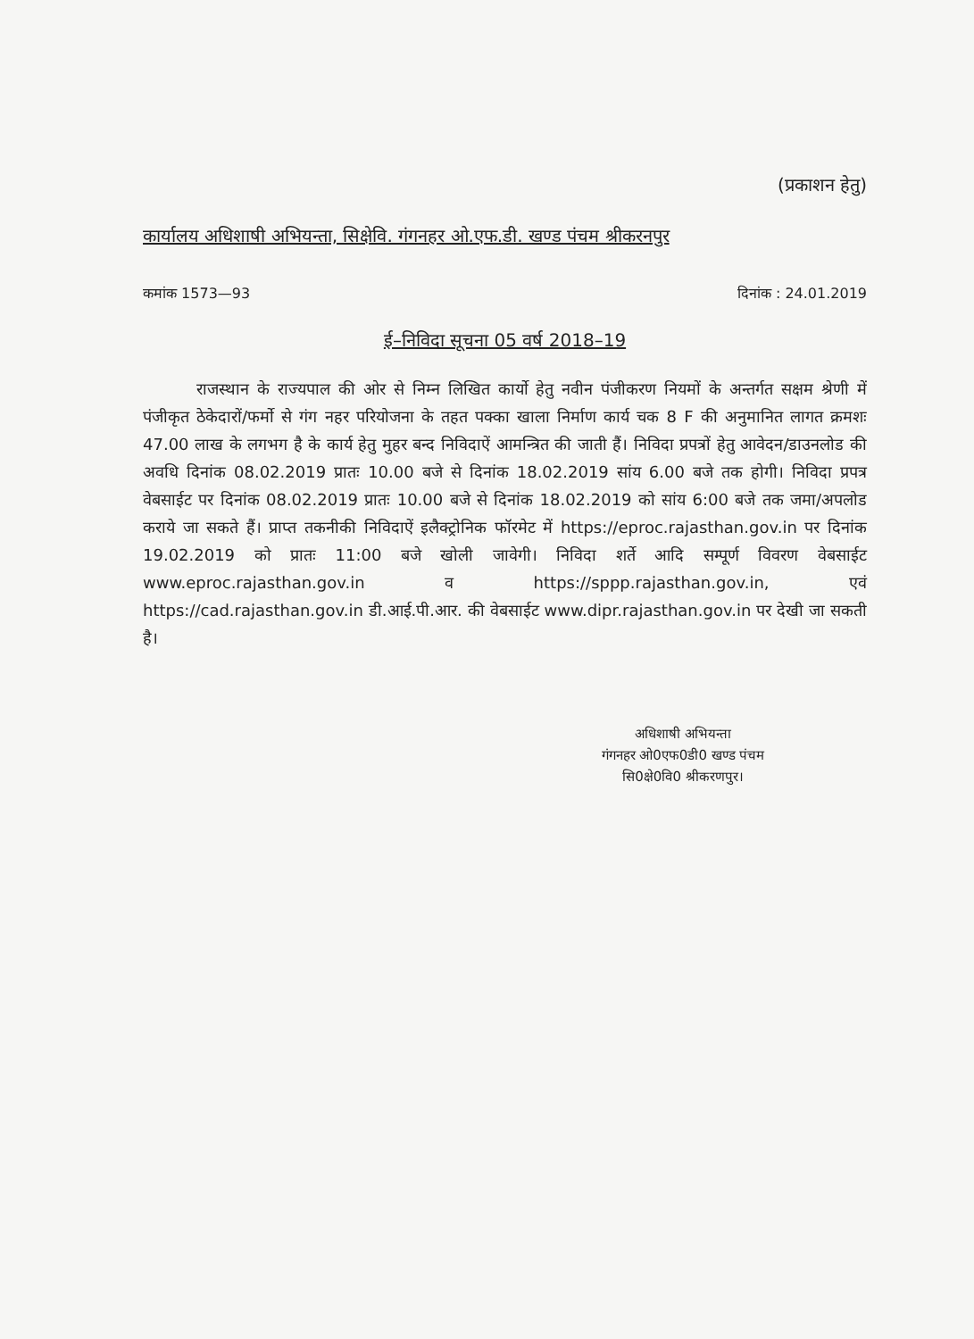(प्रकाशन हेतु)
कार्यालय अधिशाषी अभियन्ता, सिक्षेवि. गंगनहर ओ.एफ.डी. खण्ड पंचम श्रीकरनपुर
कमांक 1573—93 दिनांक : 24.01.2019
ई–निविदा सूचना 05 वर्ष 2018–19
राजस्थान के राज्यपाल की ओर से निम्न लिखित कार्यो हेतु नवीन पंजीकरण नियमों के अन्तर्गत सक्षम श्रेणी में पंजीकृत ठेकेदारों/फर्मो से गंग नहर परियोजना के तहत पक्का खाला निर्माण कार्य चक 8 F की अनुमानित लागत क्रमशः 47.00 लाख के लगभग है के कार्य हेतु मुहर बन्द निविदाऐं आमन्त्रित की जाती हैं। निविदा प्रपत्रों हेतु आवेदन/डाउनलोड की अवधि दिनांक 08.02.2019 प्रातः 10.00 बजे से दिनांक 18.02.2019 सांय 6.00 बजे तक होगी। निविदा प्रपत्र वेबसाईट पर दिनांक 08.02.2019 प्रातः 10.00 बजे से दिनांक 18.02.2019 को सांय 6:00 बजे तक जमा/अपलोड कराये जा सकते हैं। प्राप्त तकनीकी निविदाऐं इलैक्ट्रोनिक फॉरमेट में https://eproc.rajasthan.gov.in पर दिनांक 19.02.2019 को प्रातः 11:00 बजे खोली जावेगी। निविदा शर्ते आदि सम्पूर्ण विवरण वेबसाईट www.eproc.rajasthan.gov.in व https://sppp.rajasthan.gov.in, एवं https://cad.rajasthan.gov.in डी.आई.पी.आर. की वेबसाईट www.dipr.rajasthan.gov.in पर देखी जा सकती है।
अधिशाषी अभियन्ता
गंगनहर ओ0एफ0डी0 खण्ड पंचम
सि0क्षे0वि0 श्रीकरणपुर।